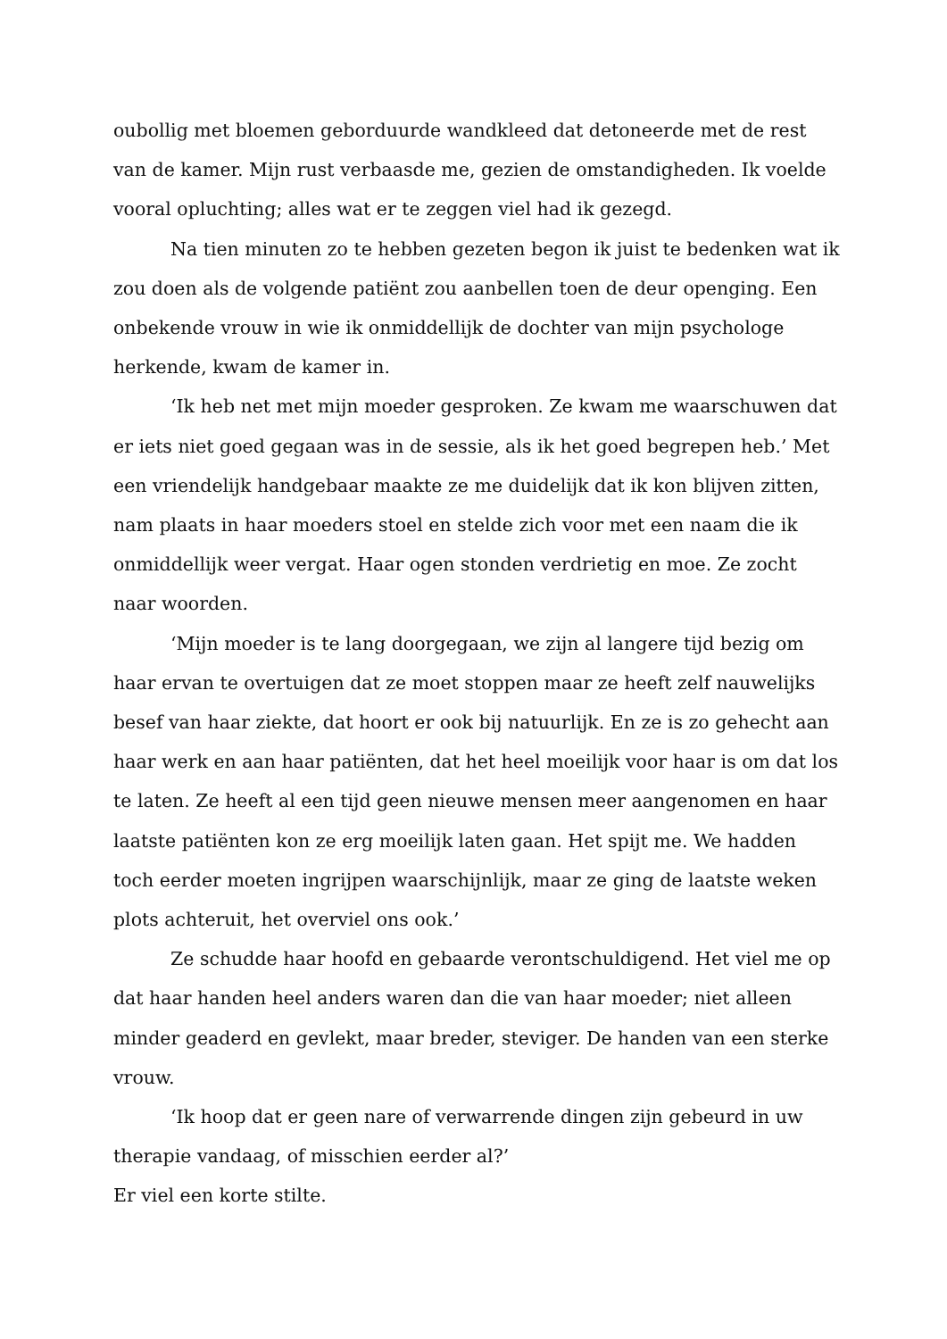oubollig met bloemen geborduurde wandkleed dat detoneerde met de rest van de kamer. Mijn rust verbaasde me, gezien de omstandigheden. Ik voelde vooral opluchting; alles wat er te zeggen viel had ik gezegd.
Na tien minuten zo te hebben gezeten begon ik juist te bedenken wat ik zou doen als de volgende patiënt zou aanbellen toen de deur openging. Een onbekende vrouw in wie ik onmiddellijk de dochter van mijn psychologe herkende, kwam de kamer in.
‘Ik heb net met mijn moeder gesproken. Ze kwam me waarschuwen dat er iets niet goed gegaan was in de sessie, als ik het goed begrepen heb.’ Met een vriendelijk handgebaar maakte ze me duidelijk dat ik kon blijven zitten, nam plaats in haar moeders stoel en stelde zich voor met een naam die ik onmiddellijk weer vergat. Haar ogen stonden verdrietig en moe. Ze zocht naar woorden.
‘Mijn moeder is te lang doorgegaan, we zijn al langere tijd bezig om haar ervan te overtuigen dat ze moet stoppen maar ze heeft zelf nauwelijks besef van haar ziekte, dat hoort er ook bij natuurlijk. En ze is zo gehecht aan haar werk en aan haar patiënten, dat het heel moeilijk voor haar is om dat los te laten. Ze heeft al een tijd geen nieuwe mensen meer aangenomen en haar laatste patiënten kon ze erg moeilijk laten gaan. Het spijt me. We hadden toch eerder moeten ingrijpen waarschijnlijk, maar ze ging de laatste weken plots achteruit, het overviel ons ook.’
Ze schudde haar hoofd en gebaarde verontschuldigend. Het viel me op dat haar handen heel anders waren dan die van haar moeder; niet alleen minder geaderd en gevlekt, maar breder, steviger. De handen van een sterke vrouw.
‘Ik hoop dat er geen nare of verwarrende dingen zijn gebeurd in uw therapie vandaag, of misschien eerder al?’
Er viel een korte stilte.